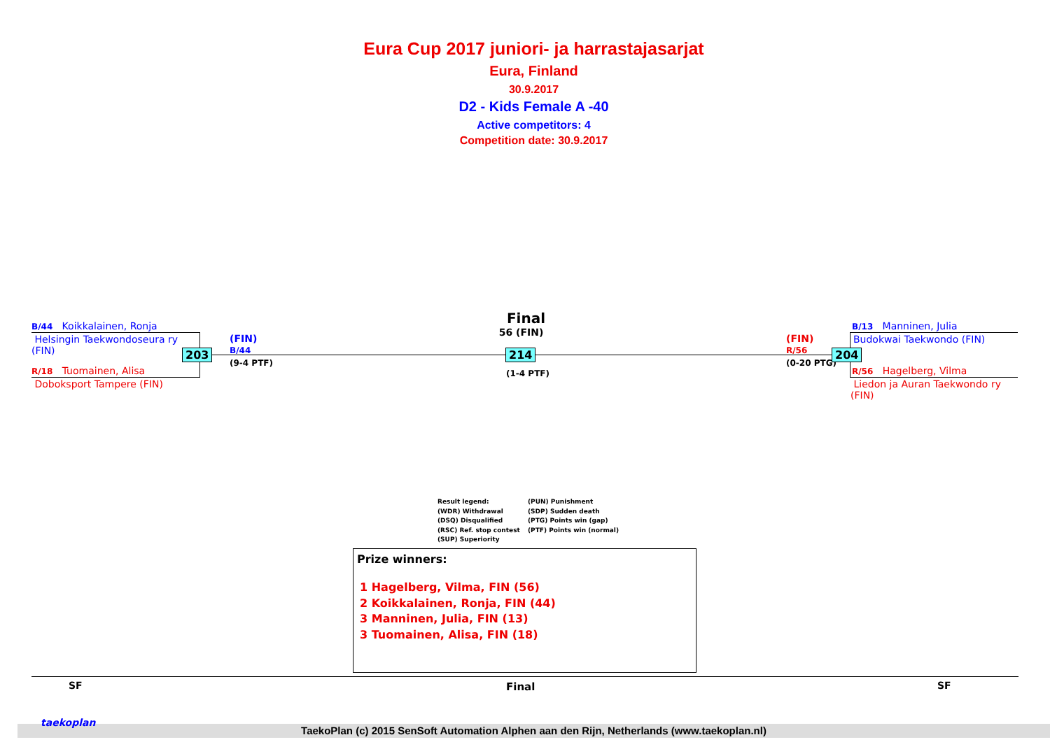Eura Cup 2017 juniori- ja harrastajasarjat
Eura, Finland
30.9.2017
D2 - Kids Female A -40
Active competitors: 4
Competition date: 30.9.2017
B/44 Koikkalainen, Ronja
Helsingin Taekwondoseura ry
(FIN)
R/18 Tuomainen, Alisa
Doboksport Tampere (FIN)
203
(FIN)
B/44
(9-4 PTF)
Final
56 (FIN)
214
(1-4 PTF)
(FIN)
R/56
(0-20 PTG)
204
B/13 Manninen, Julia
Budokwai Taekwondo (FIN)
R/56 Hagelberg, Vilma
Liedon ja Auran Taekwondo ry
(FIN)
Result legend:
(WDR) Withdrawal
(DSQ) Disqualified
(RSC) Ref. stop contest
(SUP) Superiority
(PUN) Punishment
(SDP) Sudden death
(PTG) Points win (gap)
(PTF) Points win (normal)
Prize winners:
1 Hagelberg, Vilma, FIN (56)
2 Koikkalainen, Ronja, FIN (44)
3 Manninen, Julia, FIN (13)
3 Tuomainen, Alisa, FIN (18)
SF Final SF
TaekoPlan (c) 2015 SenSoft Automation Alphen aan den Rijn, Netherlands (www.taekoplan.nl)
taekoplan